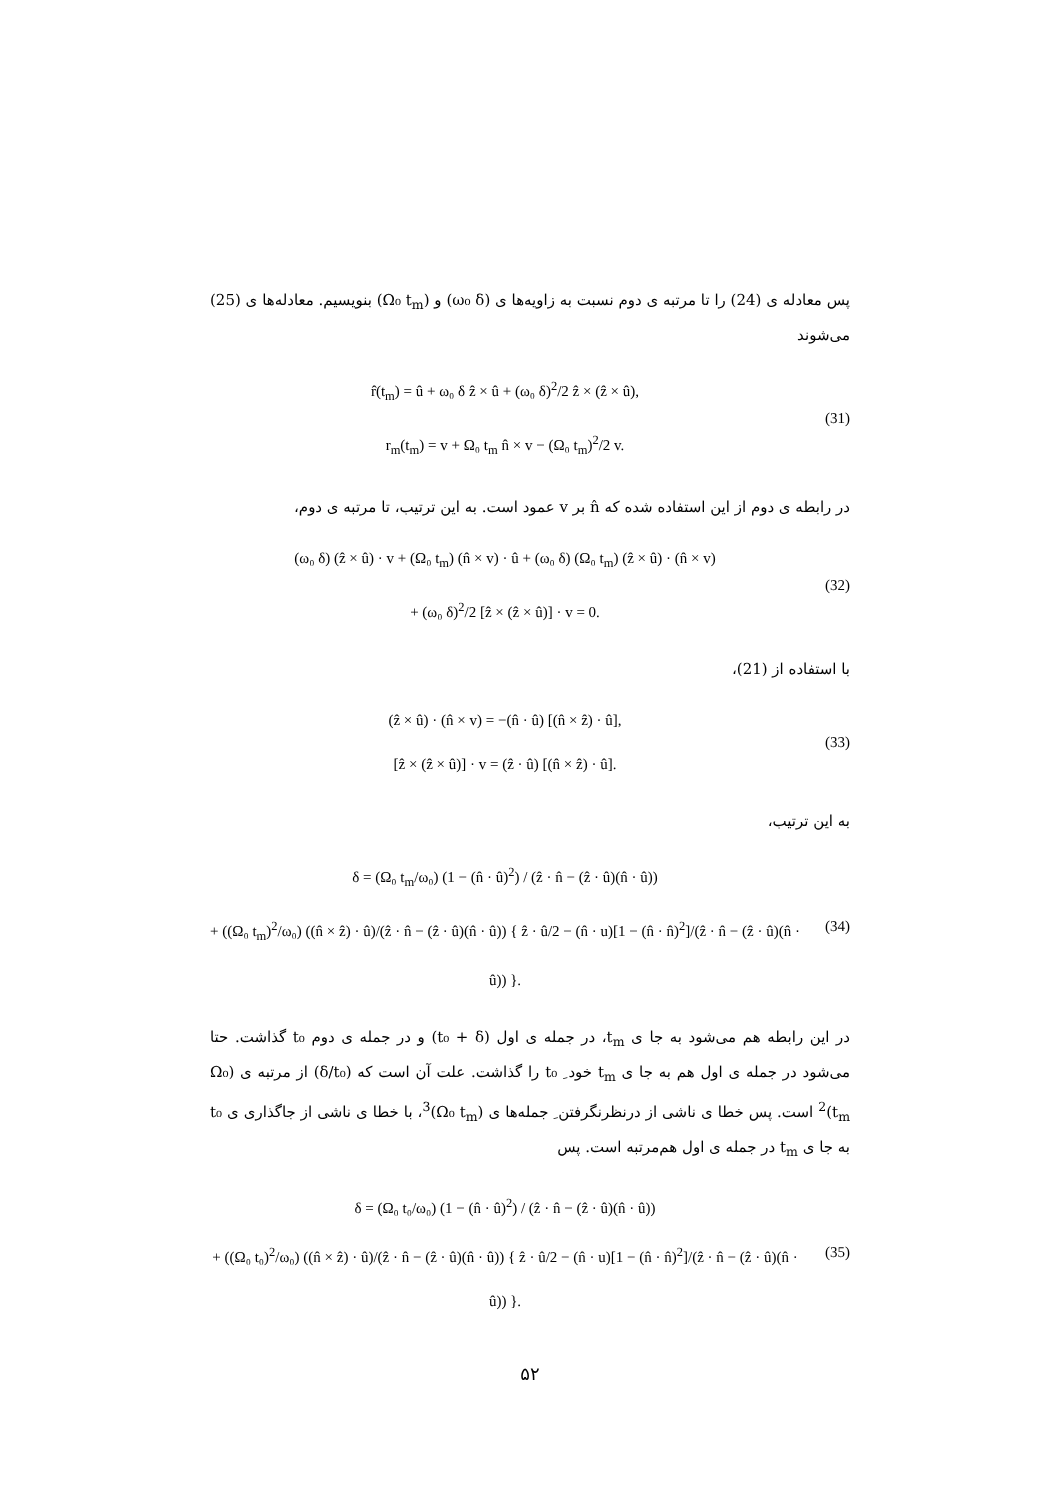پس معادله ی (24) را تا مرتبه ی دوم نسبت به زاویه‌ها ی (ω₀ δ) و (Ω₀ t<sub>m</sub>) بنویسیم. معادله‌ها ی (25) می‌شوند
r̂(t<sub>m</sub>) = û + ω₀ δ ẑ × û + (ω₀ δ)<sup>2</sup>/2 ẑ × (ẑ × û),
r<sub>m</sub>(t<sub>m</sub>) = v + Ω₀ t<sub>m</sub> n̂ × v − (Ω₀ t<sub>m</sub>)<sup>2</sup>/2 v.
(31)
در رابطه ی دوم از این استفاده شده که n̂ بر v عمود است. به این ترتیب، تا مرتبه ی دوم،
(ω₀ δ) (ẑ × û) · v + (Ω₀ t<sub>m</sub>) (n̂ × v) · û + (ω₀ δ) (Ω₀ t<sub>m</sub>) (ẑ × û) · (n̂ × v)
+ (ω₀ δ)<sup>2</sup>/2 [ẑ × (ẑ × û)] · v = 0.
(32)
با استفاده از (21)،
(ẑ × û) · (n̂ × v) = −(n̂ · û) [(n̂ × ẑ) · û],
[ẑ × (ẑ × û)] · v = (ẑ · û) [(n̂ × ẑ) · û].
(33)
به این ترتیب،
δ = (Ω₀ t<sub>m</sub>/ω₀) (1 − (n̂ · û)<sup>2</sup>) / (ẑ · n̂ − (ẑ · û)(n̂ · û))
+ ((Ω₀ t<sub>m</sub>)<sup>2</sup>/ω₀) ((n̂ × ẑ) · û)/(ẑ · n̂ − (ẑ · û)(n̂ · û)) { ẑ · û/2 − (n̂ · u)[1 − (n̂ · n̂)<sup>2</sup>]/(ẑ · n̂ − (ẑ · û)(n̂ · û)) }.
(34)
در این رابطه هم می‌شود به جا ی t<sub>m</sub>، در جمله ی اول (t₀ + δ) و در جمله ی دوم t₀ گذاشت. حتا می‌شود در جمله ی اول هم به جا ی t<sub>m</sub> خود ِ t₀ را گذاشت. علت آن است که (δ/t₀) از مرتبه ی (Ω₀ t<sub>m</sub>)<sup>2</sup> است. پس خطا ی ناشی از درنظرنگرفتن ِ جمله‌ها ی (Ω₀ t<sub>m</sub>)<sup>3</sup>، با خطا ی ناشی از جاگذاری ی t₀ به جا ی t<sub>m</sub> در جمله ی اول هم‌مرتبه است. پس
δ = (Ω₀ t₀/ω₀) (1 − (n̂ · û)<sup>2</sup>) / (ẑ · n̂ − (ẑ · û)(n̂ · û))
+ ((Ω₀ t₀)<sup>2</sup>/ω₀) ((n̂ × ẑ) · û)/(ẑ · n̂ − (ẑ · û)(n̂ · û)) { ẑ · û/2 − (n̂ · u)[1 − (n̂ · n̂)<sup>2</sup>]/(ẑ · n̂ − (ẑ · û)(n̂ · û)) }.
(35)
۵۲